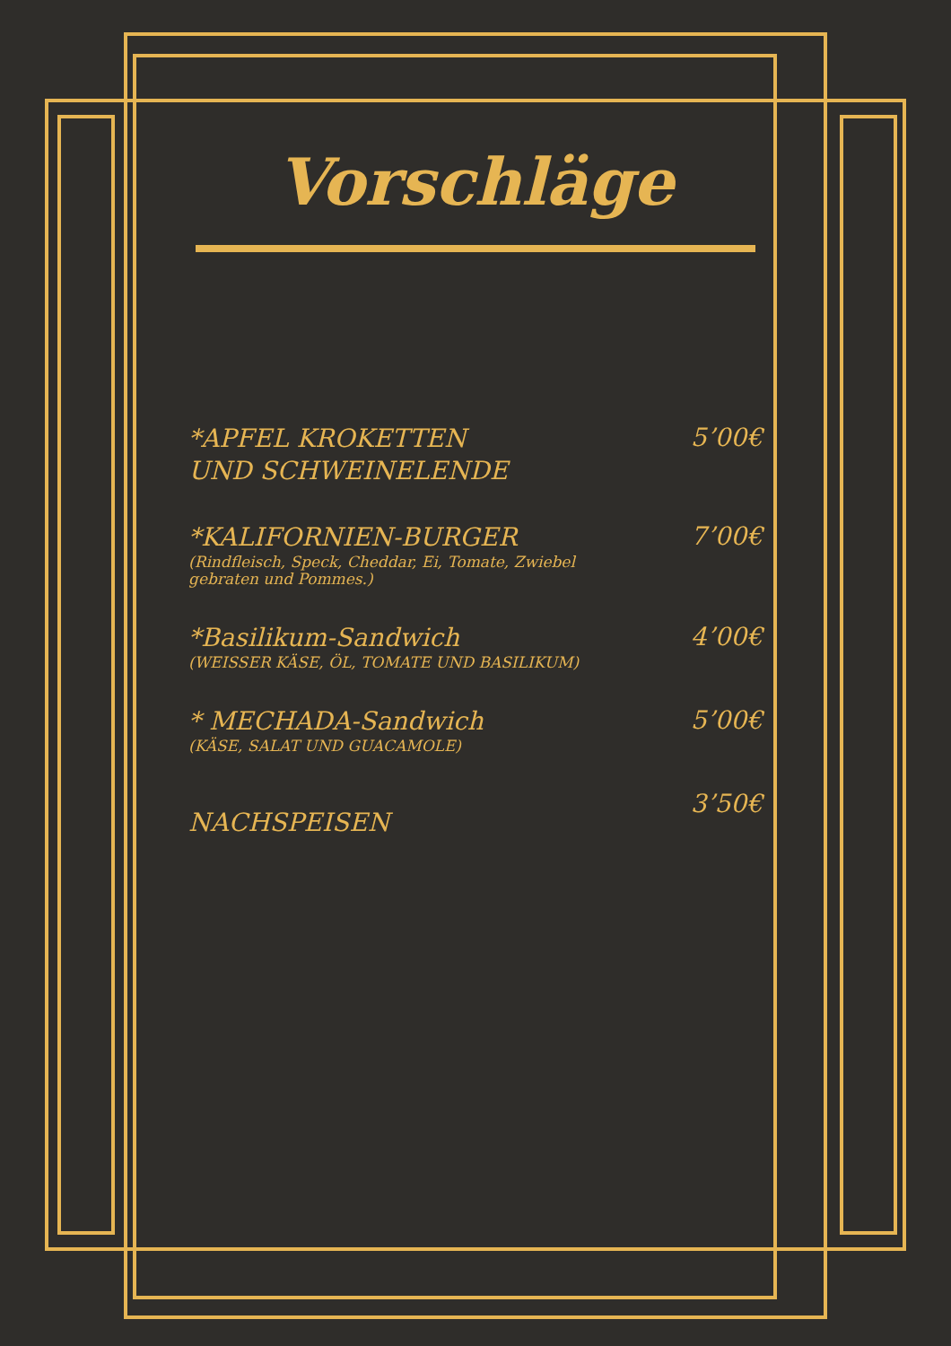Vorschläge
*APFEL KROKETTEN
UND SCHWEINELENDE
5’00€
*KALIFORNIEN-BURGER
(Rindfleisch, Speck, Cheddar, Ei, Tomate, Zwiebel
gebraten und Pommes.)
7’00€
*Basilikum-Sandwich
(WEISSER KÄSE, ÖL, TOMATE UND BASILIKUM)
4’00€
* MECHADA-Sandwich
(KÄSE, SALAT UND GUACAMOLE)
5’00€
NACHSPEISEN
3’50€